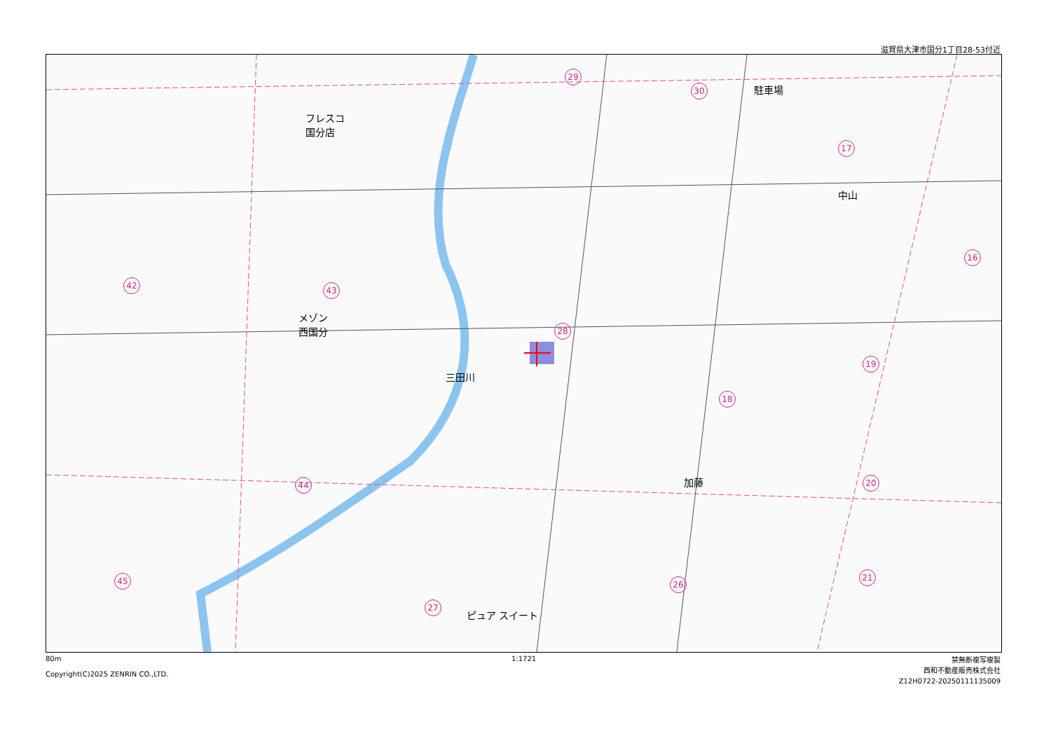滋賀県大津市国分1丁目28-53付近
フレスコ
国分店
メゾン
西国分
三田川
加藤
ピュア スイート
中山
駐車場
29
30
17
16
42 43
28
19
18
20
44
21
26
45
27
80m
Copyright(C)2025 ZENRIN CO.,LTD.
1:1721
禁無断複写複製
西和不動産販売株式会社
Z12H0722-20250111135009